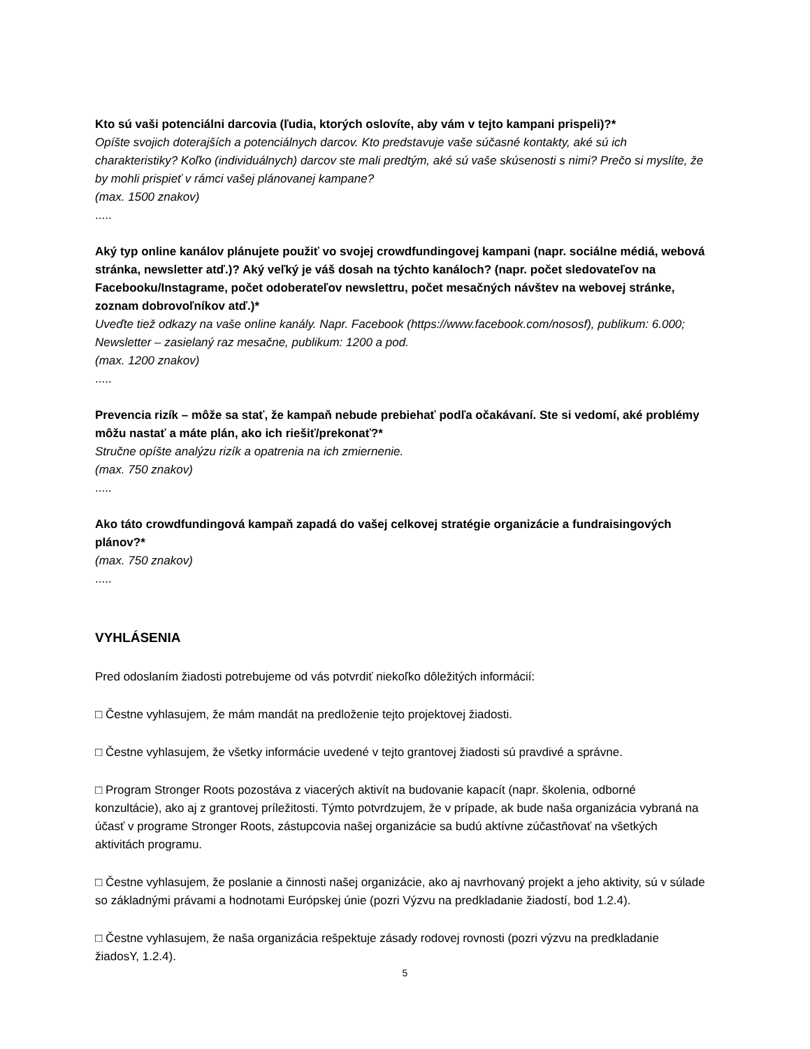Kto sú vaši potenciálni darcovia (ľudia, ktorých oslovíte, aby vám v tejto kampani prispeli)?*
Opíšte svojich doterajších a potenciálnych darcov. Kto predstavuje vaše súčasné kontakty, aké sú ich charakteristiky? Koľko (individuálnych) darcov ste mali predtým, aké sú vaše skúsenosti s nimi? Prečo si myslíte, že by mohli prispieť v rámci vašej plánovanej kampane?
(max. 1500 znakov)
.....
Aký typ online kanálov plánujete použiť vo svojej crowdfundingovej kampani (napr. sociálne médiá, webová stránka, newsletter atď.)? Aký veľký je váš dosah na týchto kanáloch? (napr. počet sledovateľov na Facebooku/Instagrame, počet odoberateľov newslettru, počet mesačných návštev na webovej stránke, zoznam dobrovoľníkov atď.)*
Uveďte tiež odkazy na vaše online kanály. Napr. Facebook (https://www.facebook.com/nososf), publikum: 6.000; Newsletter – zasielaný raz mesačne, publikum: 1200 a pod.
(max. 1200 znakov)
.....
Prevencia rizík – môže sa stať, že kampaň nebude prebiehať podľa očakávaní. Ste si vedomí, aké problémy môžu nastať a máte plán, ako ich riešiť/prekonať?*
Stručne opíšte analýzu rizík a opatrenia na ich zmiernenie.
(max. 750 znakov)
.....
Ako táto crowdfundingová kampaň zapadá do vašej celkovej stratégie organizácie a fundraisingových plánov?*
(max. 750 znakov)
.....
VYHLÁSENIA
Pred odoslaním žiadosti potrebujeme od vás potvrdiť niekoľko dôležitých informácií:
□ Čestne vyhlasujem, že mám mandát na predloženie tejto projektovej žiadosti.
□ Čestne vyhlasujem, že všetky informácie uvedené v tejto grantovej žiadosti sú pravdivé a správne.
□ Program Stronger Roots pozostáva z viacerých aktivít na budovanie kapacít (napr. školenia, odborné konzultácie), ako aj z grantovej príležitosti. Týmto potvrdzujem, že v prípade, ak bude naša organizácia vybraná na účasť v programe Stronger Roots, zástupcovia našej organizácie sa budú aktívne zúčastňovať na všetkých aktivitách programu.
□ Čestne vyhlasujem, že poslanie a činnosti našej organizácie, ako aj navrhovaný projekt a jeho aktivity, sú v súlade so základnými právami a hodnotami Európskej únie (pozri Výzvu na predkladanie žiadostí, bod 1.2.4).
□ Čestne vyhlasujem, že naša organizácia rešpektuje zásady rodovej rovnosti (pozri výzvu na predkladanie žiadosY, 1.2.4).
5